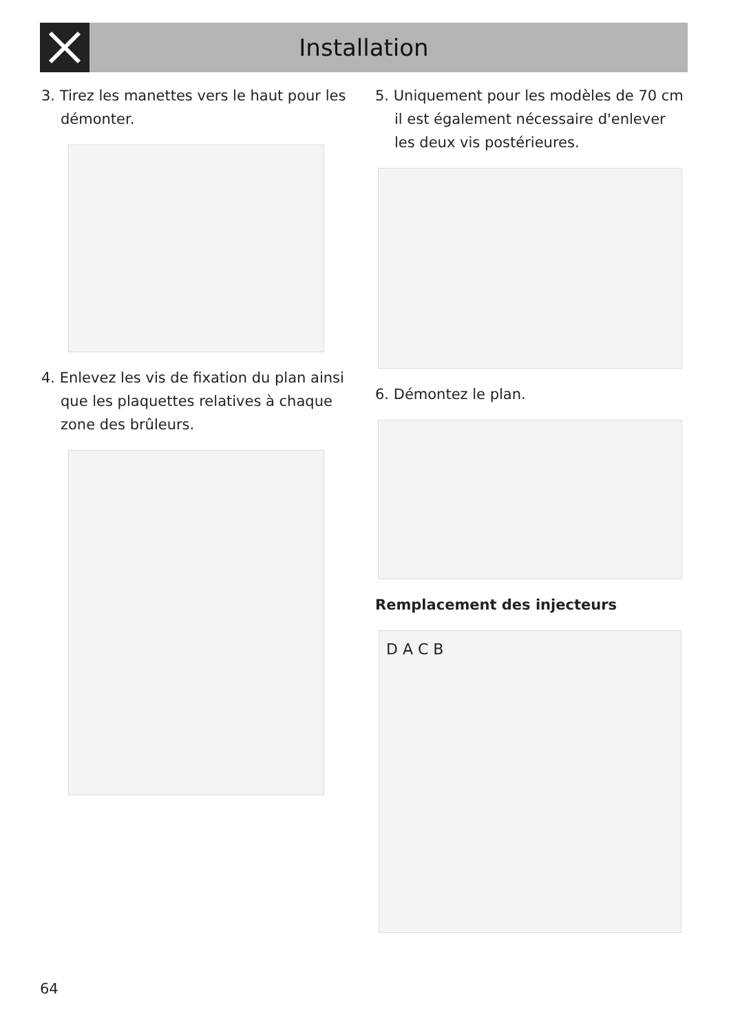Installation
3. Tirez les manettes vers le haut pour les démonter.
4. Enlevez les vis de fixation du plan ainsi que les plaquettes relatives à chaque zone des brûleurs.
5. Uniquement pour les modèles de 70 cm il est également nécessaire d'enlever les deux vis postérieures.
6. Démontez le plan.
Remplacement des injecteurs
D A C B
64